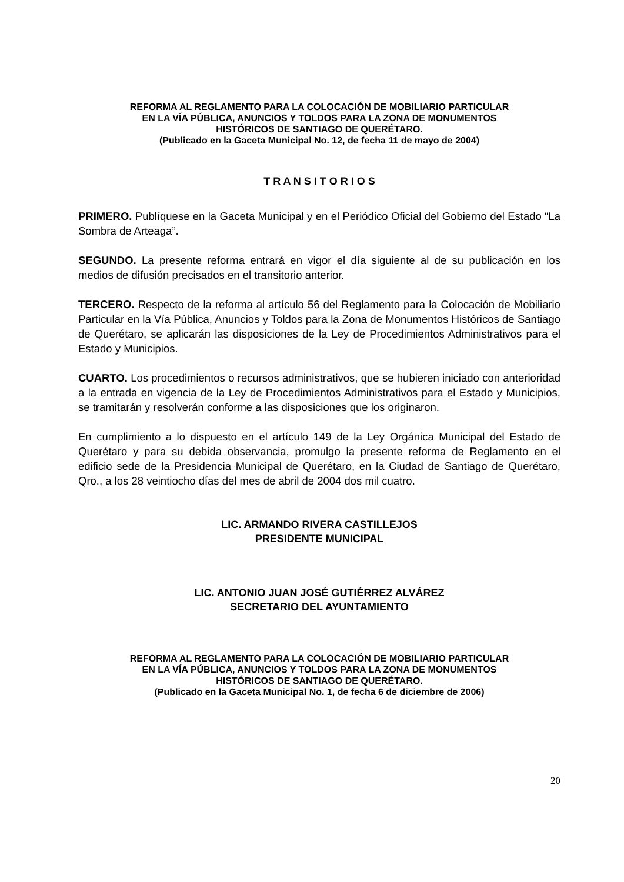REFORMA AL REGLAMENTO PARA LA COLOCACIÓN DE MOBILIARIO PARTICULAR
EN LA VÍA PÚBLICA, ANUNCIOS Y TOLDOS PARA LA ZONA DE MONUMENTOS
HISTÓRICOS DE SANTIAGO DE QUERÉTARO.
(Publicado en la Gaceta Municipal No. 12, de fecha 11 de mayo de 2004)
T R A N S I T O R I O S
PRIMERO. Publíquese en la Gaceta Municipal y en el Periódico Oficial del Gobierno del Estado “La Sombra de Arteaga”.
SEGUNDO. La presente reforma entrará en vigor el día siguiente al de su publicación en los medios de difusión precisados en el transitorio anterior.
TERCERO. Respecto de la reforma al artículo 56 del Reglamento para la Colocación de Mobiliario Particular en la Vía Pública, Anuncios y Toldos para la Zona de Monumentos Históricos de Santiago de Querétaro, se aplicarán las disposiciones de la Ley de Procedimientos Administrativos para el Estado y Municipios.
CUARTO. Los procedimientos o recursos administrativos, que se hubieren iniciado con anterioridad a la entrada en vigencia de la Ley de Procedimientos Administrativos para el Estado y Municipios, se tramitarán y resolverán conforme a las disposiciones que los originaron.
En cumplimiento a lo dispuesto en el artículo 149 de la Ley Orgánica Municipal del Estado de Querétaro y para su debida observancia, promulgo la presente reforma de Reglamento en el edificio sede de la Presidencia Municipal de Querétaro, en la Ciudad de Santiago de Querétaro, Qro., a los 28 veintiocho días del mes de abril de 2004 dos mil cuatro.
LIC. ARMANDO RIVERA CASTILLEJOS
PRESIDENTE MUNICIPAL
LIC. ANTONIO JUAN JOSÉ GUTIÉRREZ ALVÁREZ
SECRETARIO DEL AYUNTAMIENTO
REFORMA AL REGLAMENTO PARA LA COLOCACIÓN DE MOBILIARIO PARTICULAR
EN LA VÍA PÚBLICA, ANUNCIOS Y TOLDOS PARA LA ZONA DE MONUMENTOS
HISTÓRICOS DE SANTIAGO DE QUERÉTARO.
(Publicado en la Gaceta Municipal No. 1, de fecha 6 de diciembre de 2006)
20